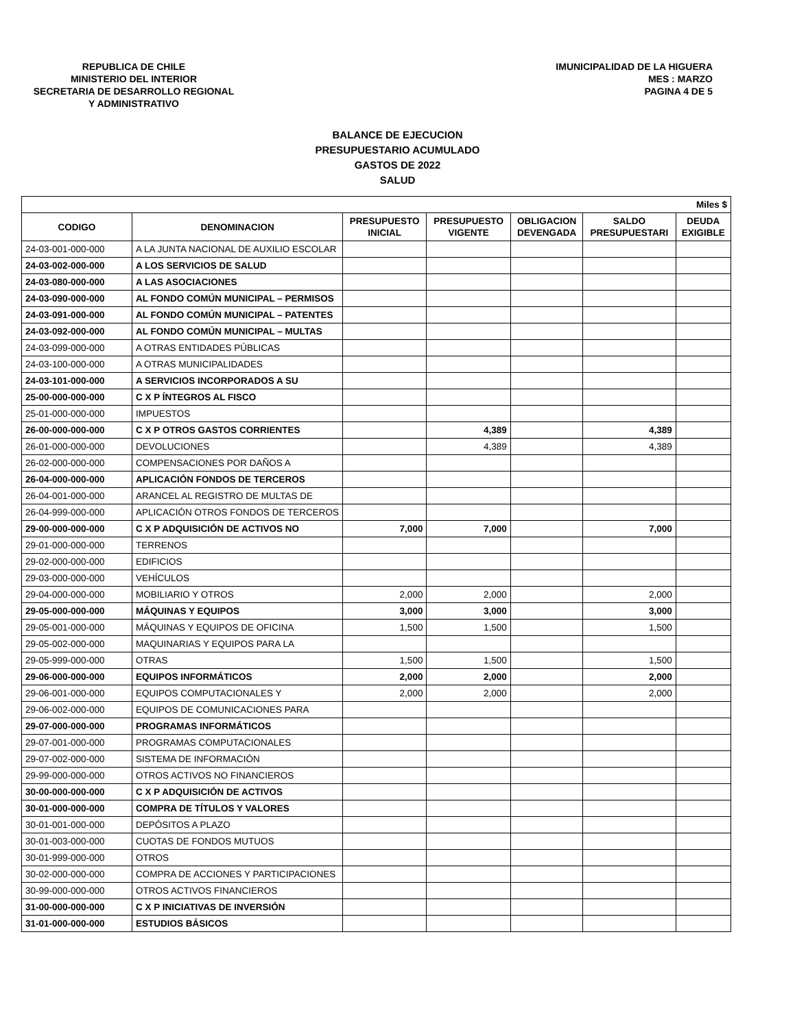REPUBLICA DE CHILE
MINISTERIO DEL INTERIOR
SECRETARIA DE DESARROLLO REGIONAL
Y ADMINISTRATIVO
IMUNICIPALIDAD DE LA HIGUERA
MES : MARZO
PAGINA 4 DE 5
BALANCE DE EJECUCION
PRESUPUESTARIO ACUMULADO
GASTOS DE 2022
SALUD
| Miles $ | | | | | | |
| CODIGO | DENOMINACION | PRESUPUESTO INICIAL | PRESUPUESTO VIGENTE | OBLIGACION DEVENGADA | SALDO PRESUPUESTARI | DEUDA EXIGIBLE |
| 24-03-001-000-000 | A LA JUNTA NACIONAL DE AUXILIO ESCOLAR | | | | | |
| 24-03-002-000-000 | A LOS SERVICIOS DE SALUD | | | | | |
| 24-03-080-000-000 | A LAS ASOCIACIONES | | | | | |
| 24-03-090-000-000 | AL FONDO COMÚN MUNICIPAL – PERMISOS | | | | | |
| 24-03-091-000-000 | AL FONDO COMÚN MUNICIPAL – PATENTES | | | | | |
| 24-03-092-000-000 | AL FONDO COMÚN MUNICIPAL – MULTAS | | | | | |
| 24-03-099-000-000 | A OTRAS ENTIDADES PÚBLICAS | | | | | |
| 24-03-100-000-000 | A OTRAS MUNICIPALIDADES | | | | | |
| 24-03-101-000-000 | A SERVICIOS INCORPORADOS A SU | | | | | |
| 25-00-000-000-000 | C X P ÍNTEGROS AL FISCO | | | | | |
| 25-01-000-000-000 | IMPUESTOS | | | | | |
| 26-00-000-000-000 | C X P OTROS GASTOS CORRIENTES | | 4,389 | | 4,389 | |
| 26-01-000-000-000 | DEVOLUCIONES | | 4,389 | | 4,389 | |
| 26-02-000-000-000 | COMPENSACIONES POR DAÑOS A | | | | | |
| 26-04-000-000-000 | APLICACIÓN FONDOS DE TERCEROS | | | | | |
| 26-04-001-000-000 | ARANCEL AL REGISTRO DE MULTAS DE | | | | | |
| 26-04-999-000-000 | APLICACIÓN OTROS FONDOS DE TERCEROS | | | | | |
| 29-00-000-000-000 | C X P ADQUISICIÓN DE ACTIVOS NO | 7,000 | 7,000 | | 7,000 | |
| 29-01-000-000-000 | TERRENOS | | | | | |
| 29-02-000-000-000 | EDIFICIOS | | | | | |
| 29-03-000-000-000 | VEHÍCULOS | | | | | |
| 29-04-000-000-000 | MOBILIARIO Y OTROS | 2,000 | 2,000 | | 2,000 | |
| 29-05-000-000-000 | MÁQUINAS Y EQUIPOS | 3,000 | 3,000 | | 3,000 | |
| 29-05-001-000-000 | MÁQUINAS Y EQUIPOS DE OFICINA | 1,500 | 1,500 | | 1,500 | |
| 29-05-002-000-000 | MAQUINARIAS Y EQUIPOS PARA LA | | | | | |
| 29-05-999-000-000 | OTRAS | 1,500 | 1,500 | | 1,500 | |
| 29-06-000-000-000 | EQUIPOS INFORMÁTICOS | 2,000 | 2,000 | | 2,000 | |
| 29-06-001-000-000 | EQUIPOS COMPUTACIONALES Y | 2,000 | 2,000 | | 2,000 | |
| 29-06-002-000-000 | EQUIPOS DE COMUNICACIONES PARA | | | | | |
| 29-07-000-000-000 | PROGRAMAS INFORMÁTICOS | | | | | |
| 29-07-001-000-000 | PROGRAMAS COMPUTACIONALES | | | | | |
| 29-07-002-000-000 | SISTEMA DE INFORMACIÓN | | | | | |
| 29-99-000-000-000 | OTROS ACTIVOS NO FINANCIEROS | | | | | |
| 30-00-000-000-000 | C X P ADQUISICIÓN DE ACTIVOS | | | | | |
| 30-01-000-000-000 | COMPRA DE TÍTULOS Y VALORES | | | | | |
| 30-01-001-000-000 | DEPÓSITOS A PLAZO | | | | | |
| 30-01-003-000-000 | CUOTAS DE FONDOS MUTUOS | | | | | |
| 30-01-999-000-000 | OTROS | | | | | |
| 30-02-000-000-000 | COMPRA DE ACCIONES Y PARTICIPACIONES | | | | | |
| 30-99-000-000-000 | OTROS ACTIVOS FINANCIEROS | | | | | |
| 31-00-000-000-000 | C X P INICIATIVAS DE INVERSIÓN | | | | | |
| 31-01-000-000-000 | ESTUDIOS BÁSICOS | | | | | |